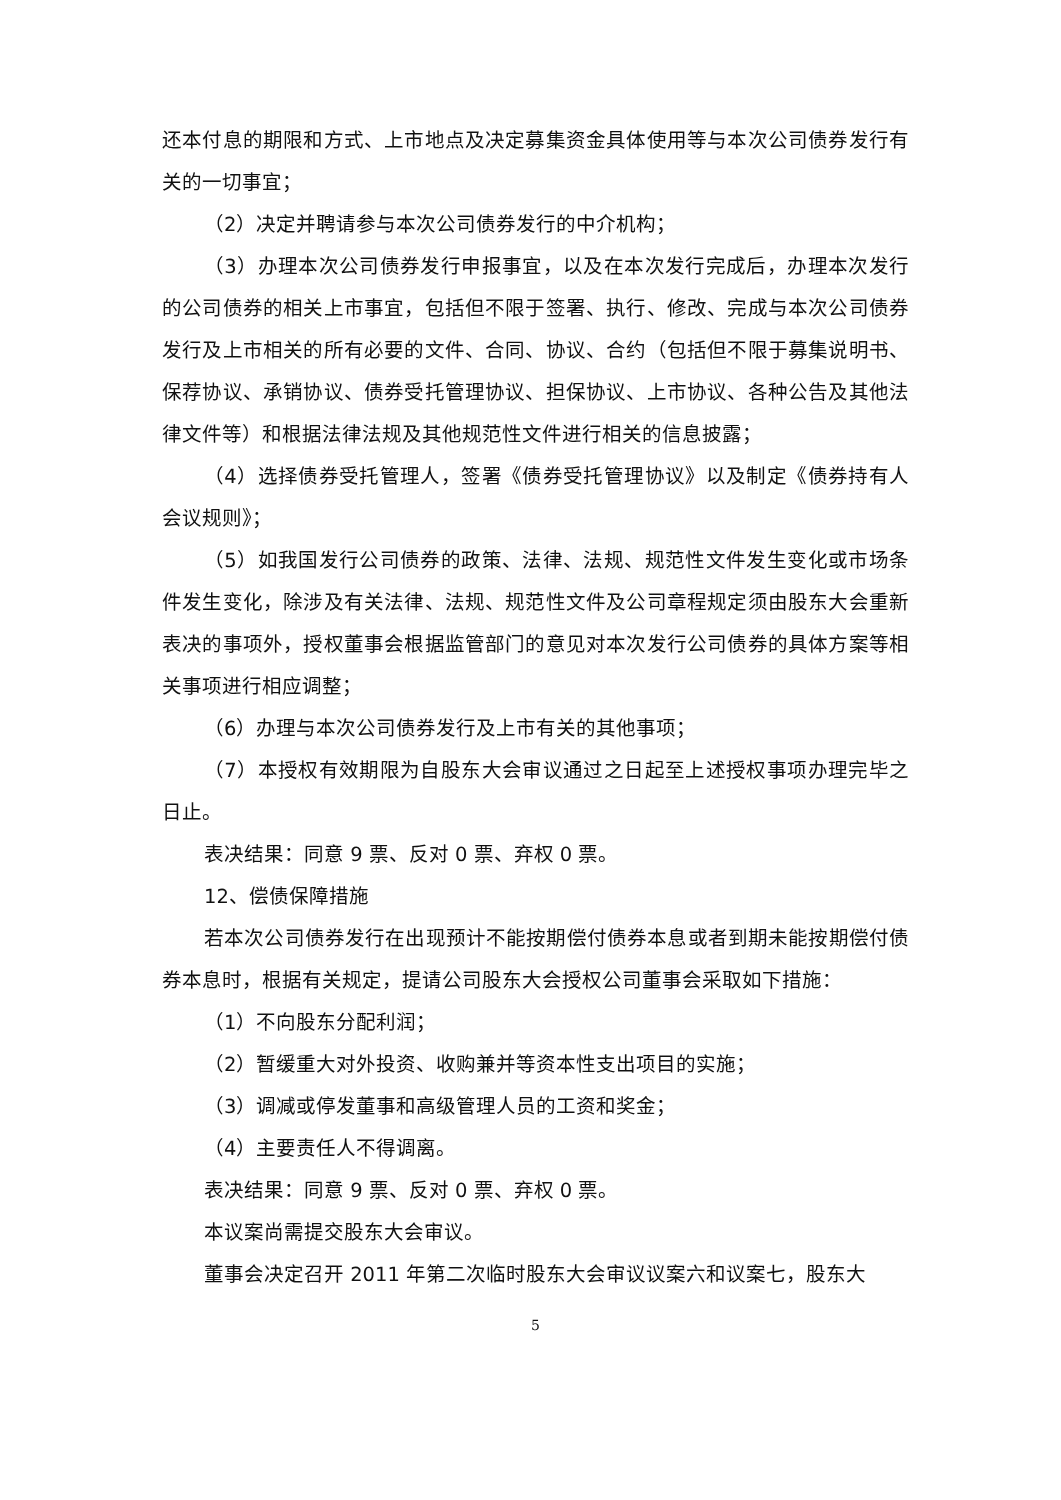还本付息的期限和方式、上市地点及决定募集资金具体使用等与本次公司债券发行有关的一切事宜；
（2）决定并聘请参与本次公司债券发行的中介机构；
（3）办理本次公司债券发行申报事宜，以及在本次发行完成后，办理本次发行的公司债券的相关上市事宜，包括但不限于签署、执行、修改、完成与本次公司债券发行及上市相关的所有必要的文件、合同、协议、合约（包括但不限于募集说明书、保荐协议、承销协议、债券受托管理协议、担保协议、上市协议、各种公告及其他法律文件等）和根据法律法规及其他规范性文件进行相关的信息披露；
（4）选择债券受托管理人，签署《债券受托管理协议》以及制定《债券持有人会议规则》；
（5）如我国发行公司债券的政策、法律、法规、规范性文件发生变化或市场条件发生变化，除涉及有关法律、法规、规范性文件及公司章程规定须由股东大会重新表决的事项外，授权董事会根据监管部门的意见对本次发行公司债券的具体方案等相关事项进行相应调整；
（6）办理与本次公司债券发行及上市有关的其他事项；
（7）本授权有效期限为自股东大会审议通过之日起至上述授权事项办理完毕之日止。
表决结果：同意 9 票、反对 0 票、弃权 0 票。
12、偿债保障措施
若本次公司债券发行在出现预计不能按期偿付债券本息或者到期未能按期偿付债券本息时，根据有关规定，提请公司股东大会授权公司董事会采取如下措施：
（1）不向股东分配利润；
（2）暂缓重大对外投资、收购兼并等资本性支出项目的实施；
（3）调减或停发董事和高级管理人员的工资和奖金；
（4）主要责任人不得调离。
表决结果：同意 9 票、反对 0 票、弃权 0 票。
本议案尚需提交股东大会审议。
董事会决定召开 2011 年第二次临时股东大会审议议案六和议案七，股东大
5